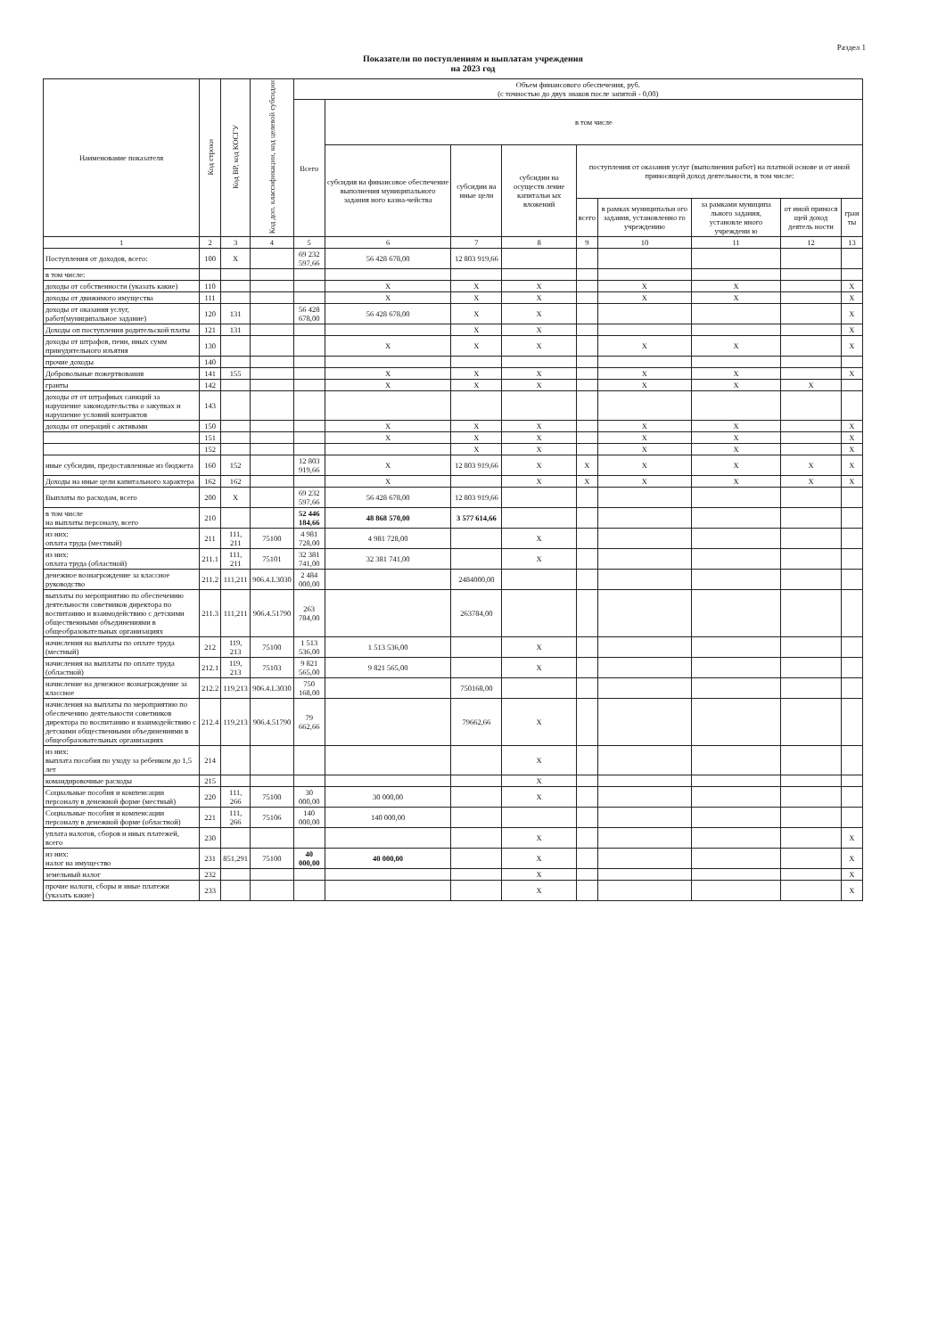Раздел 1
Показатели по поступлениям и выплатам учреждения
на 2023 год
| Наименование показателя | Код строки | Код ВР, код КОСГУ | Код доп. классификации, код целевой субсидии | Объем финансового обеспечения, руб. (с точностью до двух знаков после запятой - 0,00) | | | | | | | | |
| --- | --- | --- | --- | --- | --- | --- | --- | --- | --- | --- | --- | --- |
| | | | | Всего | в том числе | | | | | | | |
| | | | | | субсидия на финансовое обеспечение выполнения муниципального задания ного казна-чейства | субсидии на иные цели | субсидии на осуществ ление капитальн ых вложений | поступления от оказания услуг (выполнения работ) на платной основе и от иной приносящей доход деятельности, в том числе: | | | | |
| | | | | | | | | всего | в рамках муниципальн ого задания, установленно го учреждению | за рамками муниципа льного задания, установле нного учреждени ю | от иной принося щей доход деятель ности | гран ты |
| 1 | 2 | 3 | 4 | 5 | 6 | 7 | 8 | 9 | 10 | 11 | 12 | 13 |
| Поступления от доходов, всего: | 100 | X | | 69 232 597,66 | 56 428 678,00 | 12 803 919,66 | | | | | | |
| в том числе: | | | | | | | | | | | | |
| доходы от собственности (указать какие) | 110 | | | | X | X | X | | X | X | | X |
| доходы от движимого имущества | 111 | | | | X | X | X | | X | X | | X |
| доходы от оказания услуг, работ(муниципальное задание) | 120 | 131 | | 56 428 678,00 | 56 428 678,00 | X | X | | | | | X |
| Доходы оп поступления родительской платы | 121 | 131 | | | | X | X | | | | | X |
| доходы от штрафов, пени, иных сумм принудительного изъятия | 130 | | | | X | X | X | | X | X | | X |
| прочие доходы | 140 | | | | | | | | | | | |
| Добровольные пожертвования | 141 | 155 | | | X | X | X | | X | X | | X |
| гранты | 142 | | | | X | X | X | | X | X | X | |
| доходы от от штрафных санкций за нарушение законодательства о закупках и нарушение условий контрактов | 143 | | | | | | | | | | | |
| доходы от операций с активами | 150 | | | | X | X | X | | X | X | | X |
| | 151 | | | | X | X | X | | X | X | | X |
| | 152 | | | | | X | X | | X | X | | X |
| иные субсидии, предоставленные из бюджета | 160 | 152 | | 12 803 919,66 | X | 12 803 919,66 | X | X | X | X | X | X |
| Доходы на иные цели капитального характера | 162 | 162 | | | X | | X | X | X | X | X | X |
| Выплаты по расходам, всего | 200 | X | | 69 232 597,66 | 56 428 678,00 | 12 803 919,66 | | | | | | |
| в том числе на выплаты персоналу, всего | 210 | | | 52 446 184,66 | 48 868 570,00 | 3 577 614,66 | | | | | | |
| из них: оплата труда (местный) | 211 | 111, 211 | 75100 | 4 981 728,00 | 4 981 728,00 | | X | | | | | |
| из них: оплата труда (областной) | 211.1 | 111, 211 | 75101 | 32 381 741,00 | 32 381 741,00 | | X | | | | | |
| денежное вознагрождение за классное руководство | 211.2 | 111,211 | 906.4.L3030 | 2 484 000,00 | | 2484000,00 | | | | | | |
| выплаты по мероприятию по обеспечению деятельности советников директора по воспитанию и взаимодействию с детскими общественными объединениями в общеобразовательных организациях | 211.3 | 111,211 | 906.4.51790 | 263 784,00 | | 263784,00 | | | | | | |
| начисления на выплаты по оплате труда (местный) | 212 | 119, 213 | 75100 | 1 513 536,00 | 1 513 536,00 | | X | | | | | |
| начисления на выплаты по оплате труда (областной) | 212.1 | 119, 213 | 75103 | 9 821 565,00 | 9 821 565,00 | | X | | | | | |
| начисление на денежное вознагрождение за классное | 212.2 | 119,213 | 906.4.L3030 | 750 168,00 | | 750168,00 | | | | | | |
| начисления на выплаты по мероприятию по обеспечению деятельности советников директора по воспитанию и взаимодействию с детскими общественными объединениями в общеобразовательных организациях | 212.4 | 119,213 | 906.4.51790 | 79 662,66 | | 79662,66 | X | | | | | |
| из них: выплата пособия по уходу за ребенком до 1,5 лет | 214 | | | | | | X | | | | | |
| командировочные расходы | 215 | | | | | | X | | | | | |
| Социальные пособия и компенсации персоналу в денежной форме (местный) | 220 | 111, 266 | 75100 | 30 000,00 | 30 000,00 | | X | | | | | |
| Социальные пособия и компенсации персоналу в денежной форме (областной) | 221 | 111, 266 | 75106 | 140 000,00 | 140 000,00 | | | | | | | |
| уплата налогов, сборов и иных платежей, всего | 230 | | | | | | X | | | | | X |
| из них: налог на имущество | 231 | 851,291 | 75100 | 40 000,00 | 40 000,00 | | X | | | | | X |
| земельный налог | 232 | | | | | | X | | | | | X |
| прочие налоги, сборы и иные платежи (указать какие) | 233 | | | | | | X | | | | | X |